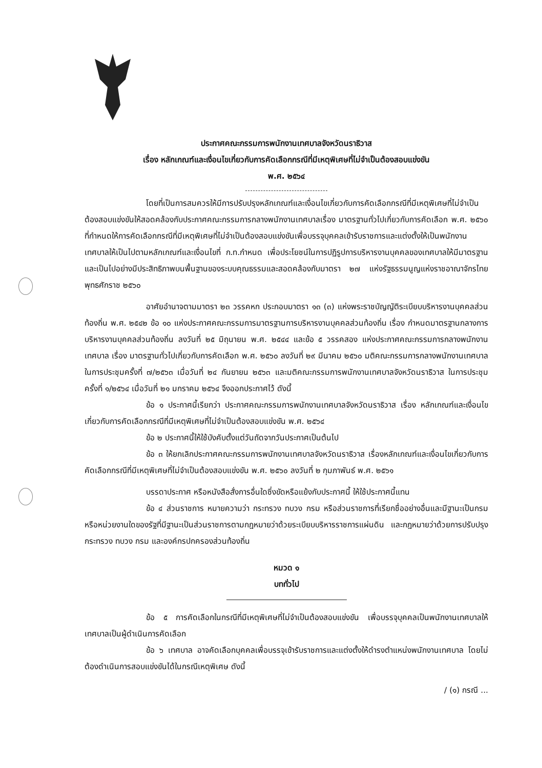ประกาศคณะกรรมการพนักงานเทศบาลจังหวัดนราธิวาส
เรื่อง หลักเกณฑ์และเงื่อนไขเกี่ยวกับการคัดเลือกกรณีที่มีเหตุพิเศษที่ไม่จำเป็นต้องสอบแข่งขัน
พ.ศ. ๒๕๖๔
โดยที่เป็นการสมควรให้มีการปรับปรุงหลักเกณฑ์และเงื่อนไขเกี่ยวกับการคัดเลือกกรณีที่มีเหตุพิเศษที่ไม่จำเป็นต้องสอบแข่งขันให้สอดคล้องกับประกาศคณะกรรมการกลางพนักงานเทศบาลเรื่อง มาตรฐานทั่วไปเกี่ยวกับการคัดเลือก พ.ศ. ๒๕๖๐ ที่กำหนดให้การคัดเลือกกรณีที่มีเหตุพิเศษที่ไม่จำเป็นต้องสอบแข่งขันเพื่อบรรจุบุคคลเข้ารับราชการและแต่งตั้งให้เป็นพนักงานเทศบาลให้เป็นไปตามหลักเกณฑ์และเงื่อนไขที่ ก.ท.กำหนด เพื่อประโยชน์ในการปฏิรูปการบริหารงานบุคคลของเทศบาลให้มีมาตรฐานและเป็นไปอย่างมีประสิทธิภาพบนพื้นฐานของระบบคุณธรรมและสอดคล้องกับมาตรา ๒๗ แห่งรัฐธรรมนูญแห่งราชอาณาจักรไทย พุทธศักราช ๒๕๖๐
อาศัยอำนาจตามมาตรา ๒๓ วรรคหก ประกอบมาตรา ๑๓ (๓) แห่งพระราชบัญญัติระเบียบบริหารงานบุคคลส่วนท้องถิ่น พ.ศ. ๒๕๔๒ ข้อ ๑๐ แห่งประกาศคณะกรรมการมาตรฐานการบริหารงานบุคคลส่วนท้องถิ่น เรื่อง กำหนดมาตรฐานกลางการบริหารงานบุคคลส่วนท้องถิ่น ลงวันที่ ๒๕ มิถุนายน พ.ศ. ๒๕๔๔ และข้อ ๕ วรรคสอง แห่งประกาศคณะกรรมการกลางพนักงานเทศบาล เรื่อง มาตรฐานทั่วไปเกี่ยวกับการคัดเลือก พ.ศ. ๒๕๖๐ ลงวันที่ ๒๙ มีนาคม ๒๕๖๐ มติคณะกรรมการกลางพนักงานเทศบาลในการประชุมครั้งที่ ๗/๒๕๖๓ เมื่อวันที่ ๒๔ กันยายน ๒๕๖๓ และมติคณะกรรมการพนักงานเทศบาลจังหวัดนราธิวาส ในการประชุมครั้งที่ ๑/๒๕๖๔ เมื่อวันที่ ๒๑ มกราคม ๒๕๖๔ จึงออกประกาศไว้ ดังนี้
ข้อ ๑ ประกาศนี้เรียกว่า ประกาศคณะกรรมการพนักงานเทศบาลจังหวัดนราธิวาส เรื่อง หลักเกณฑ์และเงื่อนไขเกี่ยวกับการคัดเลือกกรณีที่มีเหตุพิเศษที่ไม่จำเป็นต้องสอบแข่งขัน พ.ศ. ๒๕๖๔
ข้อ ๒ ประกาศนี้ให้ใช้บังคับตั้งแต่วันถัดจากวันประกาศเป็นต้นไป
ข้อ ๓ ให้ยกเลิกประกาศคณะกรรมการพนักงานเทศบาลจังหวัดนราธิวาส เรื่องหลักเกณฑ์และเงื่อนไขเกี่ยวกับการคัดเลือกกรณีที่มีเหตุพิเศษที่ไม่จำเป็นต้องสอบแข่งขัน พ.ศ. ๒๕๖๐ ลงวันที่ ๒ กุมภาพันธ์ พ.ศ. ๒๕๖๑
บรรดาประกาศ หรือหนังสือสั่งการอื่นใดซึ่งขัดหรือแย้งกับประกาศนี้ ให้ใช้ประกาศนี้แทน
ข้อ ๔ ส่วนราชการ หมายความว่า กระทรวง ทบวง กรม หรือส่วนราชการที่เรียกชื่ออย่างอื่นและมีฐานะเป็นกรม หรือหน่วยงานใดของรัฐที่มีฐานะเป็นส่วนราชการตามกฎหมายว่าด้วยระเบียบบริหารราชการแผ่นดิน และกฎหมายว่าด้วยการปรับปรุงกระทรวง ทบวง กรม และองค์กรปกครองส่วนท้องถิ่น
หมวด ๑
บททั่วไป
ข้อ ๕ การคัดเลือกในกรณีที่มีเหตุพิเศษที่ไม่จำเป็นต้องสอบแข่งขัน เพื่อบรรจุบุคคลเป็นพนักงานเทศบาลให้เทศบาลเป็นผู้ดำเนินการคัดเลือก
ข้อ ๖ เทศบาล อาจคัดเลือกบุคคลเพื่อบรรจุเข้ารับราชการและแต่งตั้งให้ดำรงตำแหน่งพนักงานเทศบาล โดยไม่ต้องดำเนินการสอบแข่งขันได้ในกรณีเหตุพิเศษ ดังนี้
/ (๑) กรณี ...